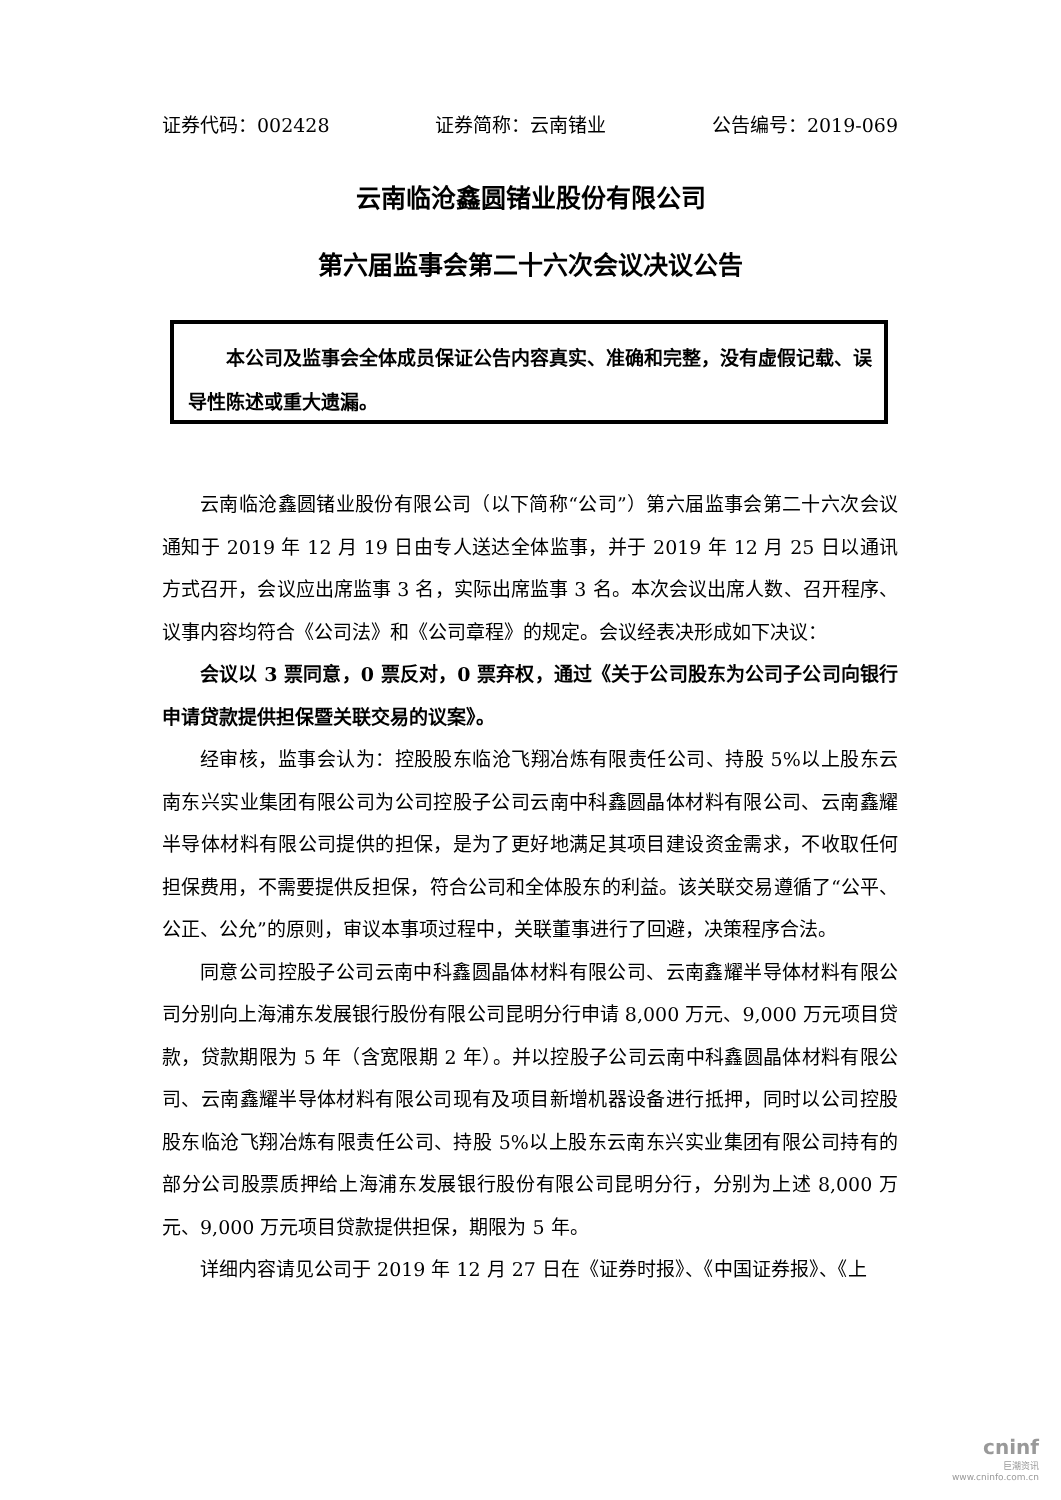证券代码：002428 证券简称：云南锗业 公告编号：2019-069
云南临沧鑫圆锗业股份有限公司
第六届监事会第二十六次会议决议公告
本公司及监事会全体成员保证公告内容真实、准确和完整，没有虚假记载、误导性陈述或重大遗漏。
云南临沧鑫圆锗业股份有限公司（以下简称“公司”）第六届监事会第二十六次会议通知于 2019 年 12 月 19 日由专人送达全体监事，并于 2019 年 12 月 25 日以通讯方式召开，会议应出席监事 3 名，实际出席监事 3 名。本次会议出席人数、召开程序、议事内容均符合《公司法》和《公司章程》的规定。会议经表决形成如下决议：
会议以 3 票同意，0 票反对，0 票弃权，通过《关于公司股东为公司子公司向银行申请贷款提供担保暨关联交易的议案》。
经审核，监事会认为：控股股东临沧飞翔冶炼有限责任公司、持股 5%以上股东云南东兴实业集团有限公司为公司控股子公司云南中科鑫圆晶体材料有限公司、云南鑫耀半导体材料有限公司提供的担保，是为了更好地满足其项目建设资金需求，不收取任何担保费用，不需要提供反担保，符合公司和全体股东的利益。该关联交易遵循了“公平、公正、公允”的原则，审议本事项过程中，关联董事进行了回避，决策程序合法。
同意公司控股子公司云南中科鑫圆晶体材料有限公司、云南鑫耀半导体材料有限公司分别向上海浦东发展银行股份有限公司昆明分行申请 8,000 万元、9,000 万元项目贷款，贷款期限为 5 年（含宽限期 2 年）。并以控股子公司云南中科鑫圆晶体材料有限公司、云南鑫耀半导体材料有限公司现有及项目新增机器设备进行抵押，同时以公司控股股东临沧飞翔冶炼有限责任公司、持股 5%以上股东云南东兴实业集团有限公司持有的部分公司股票质押给上海浦东发展银行股份有限公司昆明分行，分别为上述 8,000 万元、9,000 万元项目贷款提供担保，期限为 5 年。
详细内容请见公司于 2019 年 12 月 27 日在《证券时报》、《中国证券报》、《上
cninf
巨潮资讯
www.cninfo.com.cn